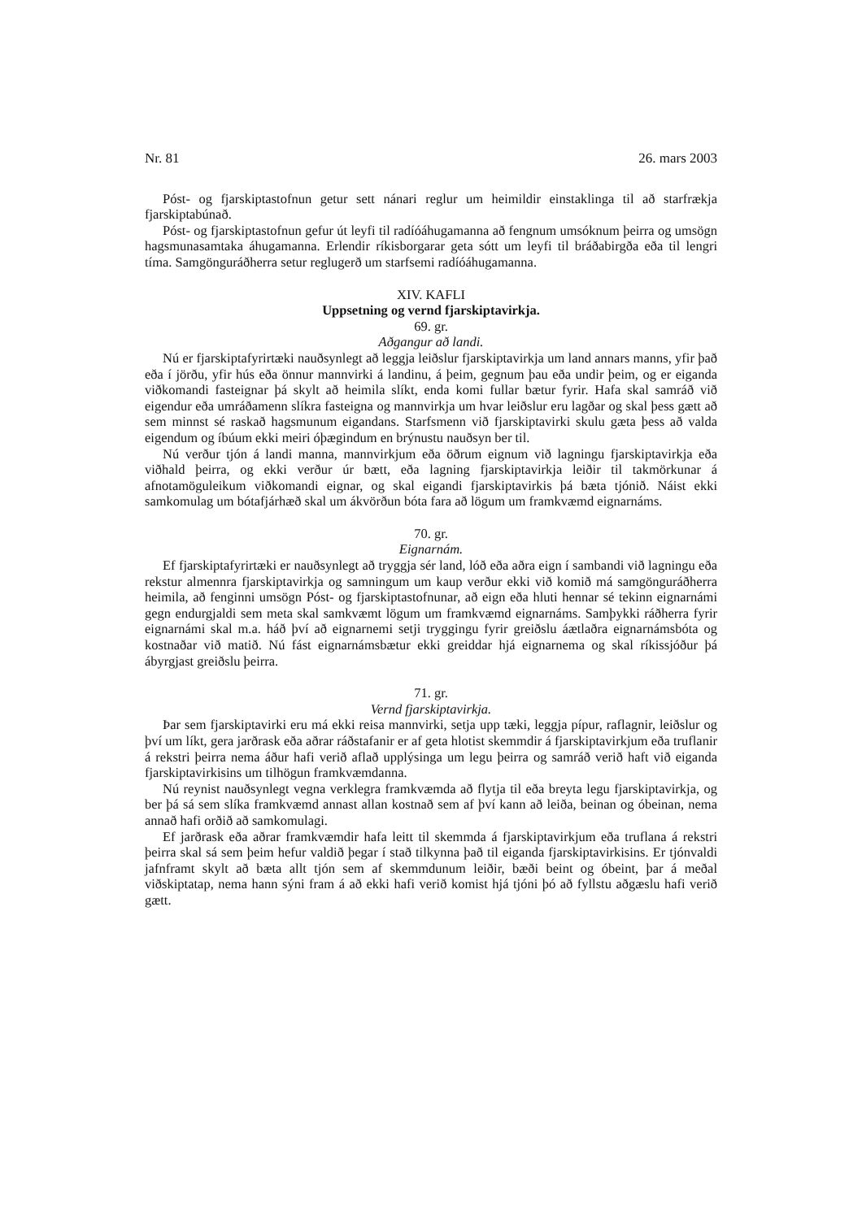Nr. 81 26. mars 2003
Póst- og fjarskiptastofnun getur sett nánari reglur um heimildir einstaklinga til að starfrækja fjarskiptabúnað.
Póst- og fjarskiptastofnun gefur út leyfi til radíóáhugamanna að fengnum umsóknum þeirra og umsögn hagsmunasamtaka áhugamanna. Erlendir ríkisborgarar geta sótt um leyfi til bráðabirgða eða til lengri tíma. Samgönguráðherra setur reglugerð um starfsemi radíóáhugamanna.
XIV. KAFLI
Uppsetning og vernd fjarskiptavirkja.
69. gr.
Aðgangur að landi.
Nú er fjarskiptafyrirtæki nauðsynlegt að leggja leiðslur fjarskiptavirkja um land annars manns, yfir það eða í jörðu, yfir hús eða önnur mannvirki á landinu, á þeim, gegnum þau eða undir þeim, og er eiganda viðkomandi fasteignar þá skylt að heimila slíkt, enda komi fullar bætur fyrir. Hafa skal samráð við eigendur eða umráðamenn slíkra fasteigna og mannvirkja um hvar leiðslur eru lagðar og skal þess gætt að sem minnst sé raskað hagsmunum eigandans. Starfsmenn við fjarskiptavirki skulu gæta þess að valda eigendum og íbúum ekki meiri óþægindum en brýnustu nauðsyn ber til.
Nú verður tjón á landi manna, mannvirkjum eða öðrum eignum við lagningu fjarskiptavirkja eða viðhald þeirra, og ekki verður úr bætt, eða lagning fjarskiptavirkja leiðir til takmörkunar á afnotamöguleikum viðkomandi eignar, og skal eigandi fjarskiptavirkis þá bæta tjónið. Náist ekki samkomulag um bótafjárhæð skal um ákvörðun bóta fara að lögum um framkvæmd eignarnáms.
70. gr.
Eignarnám.
Ef fjarskiptafyrirtæki er nauðsynlegt að tryggja sér land, lóð eða aðra eign í sambandi við lagningu eða rekstur almennra fjarskiptavirkja og samningum um kaup verður ekki við komið má samgönguráðherra heimila, að fenginni umsögn Póst- og fjarskiptastofnunar, að eign eða hluti hennar sé tekinn eignarnámi gegn endurgjaldi sem meta skal samkvæmt lögum um framkvæmd eignarnáms. Samþykki ráðherra fyrir eignarnámi skal m.a. háð því að eignarnemi setji tryggingu fyrir greiðslu áætlaðra eignarnámsbóta og kostnaðar við matið. Nú fást eignarnámsbætur ekki greiddar hjá eignarnema og skal ríkissjóður þá ábyrgjast greiðslu þeirra.
71. gr.
Vernd fjarskiptavirkja.
Þar sem fjarskiptavirki eru má ekki reisa mannvirki, setja upp tæki, leggja pípur, raflagnir, leiðslur og því um líkt, gera jarðrask eða aðrar ráðstafanir er af geta hlotist skemmdir á fjarskiptavirkjum eða truflanir á rekstri þeirra nema áður hafi verið aflað upplýsinga um legu þeirra og samráð verið haft við eiganda fjarskiptavirkisins um tilhögun framkvæmdanna.
Nú reynist nauðsynlegt vegna verklegra framkvæmda að flytja til eða breyta legu fjarskiptavirkja, og ber þá sá sem slíka framkvæmd annast allan kostnað sem af því kann að leiða, beinan og óbeinan, nema annað hafi orðið að samkomulagi.
Ef jarðrask eða aðrar framkvæmdir hafa leitt til skemmda á fjarskiptavirkjum eða truflana á rekstri þeirra skal sá sem þeim hefur valdið þegar í stað tilkynna það til eiganda fjarskiptavirkisins. Er tjónvaldi jafnframt skylt að bæta allt tjón sem af skemmdunum leiðir, bæði beint og óbeint, þar á meðal viðskiptatap, nema hann sýni fram á að ekki hafi verið komist hjá tjóni þó að fyllstu aðgæslu hafi verið gætt.